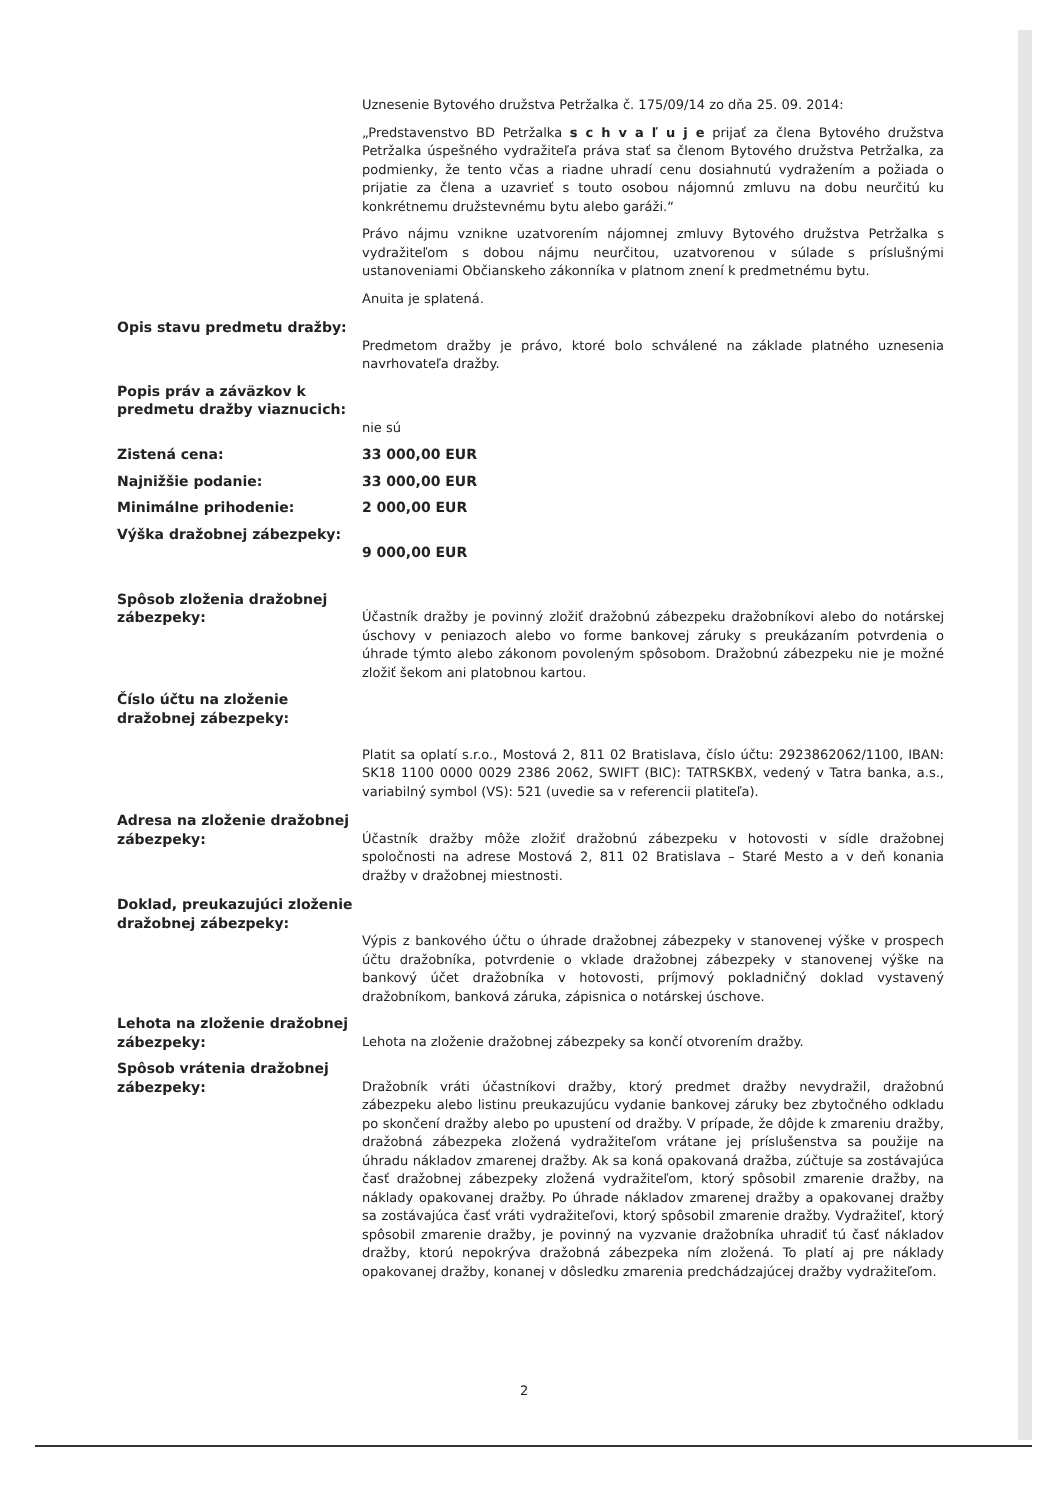Uznesenie Bytového družstva Petržalka č. 175/09/14 zo dňa 25. 09. 2014:
„Predstavenstvo BD Petržalka s c h v a ľ u j e prijať za člena Bytového družstva Petržalka úspešného vydražiteľa práva stať sa členom Bytového družstva Petržalka, za podmienky, že tento včas a riadne uhradí cenu dosiahnutú vydražením a požiada o prijatie za člena a uzavrieť s touto osobou nájomnú zmluvu na dobu neurčitú ku konkrétnemu družstevnému bytu alebo garáži.“
Právo nájmu vznikne uzatvorením nájomnej zmluvy Bytového družstva Petržalka s vydražiteľom s dobou nájmu neurčitou, uzatvorenou v súlade s príslušnými ustanoveniami Občianskeho zákonníka v platnom znení k predmetnému bytu.
Anuita je splatená.
Opis stavu predmetu dražby:
Predmetom dražby je právo, ktoré bolo schválené na základe platného uznesenia navrhovateľa dražby.
Popis práv a záväzkov k predmetu dražby viaznucich:
nie sú
Zistená cena: 33 000,00 EUR
Najnižšie podanie: 33 000,00 EUR
Minimálne prihodenie: 2 000,00 EUR
Výška dražobnej zábezpeky:
9 000,00 EUR
Spôsob zloženia dražobnej zábezpeky:
Účastník dražby je povinný zložiť dražobnú zábezpeku dražobníkovi alebo do notárskej úschovy v peniazoch alebo vo forme bankovej záruky s preukázaním potvrdenia o úhrade týmto alebo zákonom povoleným spôsobom. Dražobnú zábezpeku nie je možné zložiť šekom ani platobnou kartou.
Číslo účtu na zloženie dražobnej zábezpeky:
Platit sa oplatí s.r.o., Mostová 2, 811 02 Bratislava, číslo účtu: 2923862062/1100, IBAN: SK18 1100 0000 0029 2386 2062, SWIFT (BIC): TATRSKBX, vedený v Tatra banka, a.s., variabilný symbol (VS): 521 (uvedie sa v referencii platiteľa).
Adresa na zloženie dražobnej zábezpeky:
Účastník dražby môže zložiť dražobnú zábezpeku v hotovosti v sídle dražobnej spoločnosti na adrese Mostová 2, 811 02 Bratislava – Staré Mesto a v deň konania dražby v dražobnej miestnosti.
Doklad, preukazujúci zloženie dražobnej zábezpeky:
Výpis z bankového účtu o úhrade dražobnej zábezpeky v stanovenej výške v prospech účtu dražobníka, potvrdenie o vklade dražobnej zábezpeky v stanovenej výške na bankový účet dražobníka v hotovosti, príjmový pokladničný doklad vystavený dražobníkom, banková záruka, zápisnica o notárskej úschove.
Lehota na zloženie dražobnej zábezpeky:
Lehota na zloženie dražobnej zábezpeky sa končí otvorením dražby.
Spôsob vrátenia dražobnej zábezpeky:
Dražobník vráti účastníkovi dražby, ktorý predmet dražby nevydražil, dražobnú zábezpeku alebo listinu preukazujúcu vydanie bankovej záruky bez zbytočného odkladu po skončení dražby alebo po upustení od dražby. V prípade, že dôjde k zmareniu dražby, dražobná zábezpeka zložená vydražiteľom vrátane jej príslušenstva sa použije na úhradu nákladov zmarenej dražby. Ak sa koná opakovaná dražba, zúčtuje sa zostávajúca časť dražobnej zábezpeky zložená vydražiteľom, ktorý spôsobil zmarenie dražby, na náklady opakovanej dražby. Po úhrade nákladov zmarenej dražby a opakovanej dražby sa zostávajúca časť vráti vydražiteľovi, ktorý spôsobil zmarenie dražby. Vydražiteľ, ktorý spôsobil zmarenie dražby, je povinný na vyzvanie dražobníka uhradiť tú časť nákladov dražby, ktorú nepokrýva dražobná zábezpeka ním zložená. To platí aj pre náklady opakovanej dražby, konanej v dôsledku zmarenia predchádzajúcej dražby vydražiteľom.
2